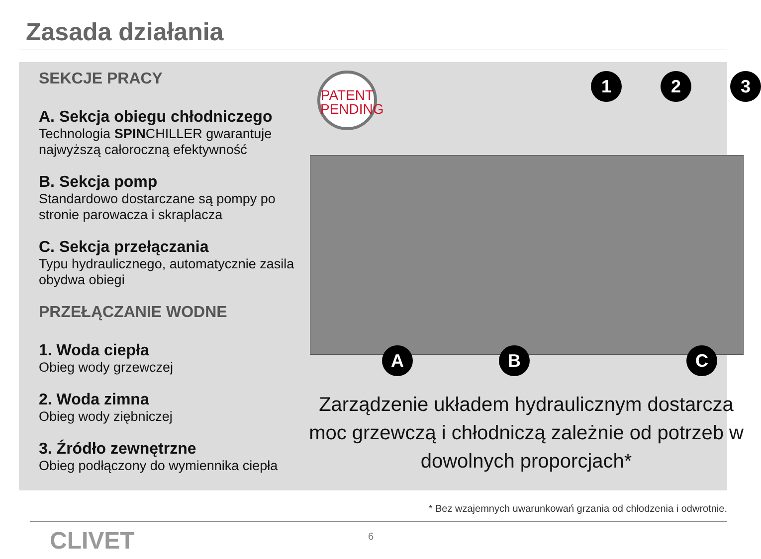Zasada działania
SEKCJE PRACY
A. Sekcja obiegu chłodniczego
Technologia SPINCHILLER gwarantuje najwyższą całoroczną efektywność
B. Sekcja pomp
Standardowo dostarczane są pompy po stronie parowacza i skraplacza
C. Sekcja przełączania
Typu hydraulicznego, automatycznie zasila obydwa obiegi
PRZEŁĄCZANIE WODNE
1. Woda ciepła
Obieg wody grzewczej
2. Woda zimna
Obieg wody ziębniczej
3. Źródło zewnętrzne
Obieg podłączony do wymiennika ciepła
PATENT PENDING
1 2 3
A B C
Zarządzenie układem hydraulicznym dostarcza moc grzewczą i chłodniczą zależnie od potrzeb w dowolnych proporcjach*
* Bez wzajemnych uwarunkowań grzania od chłodzenia i odwrotnie.
CLIVET 6